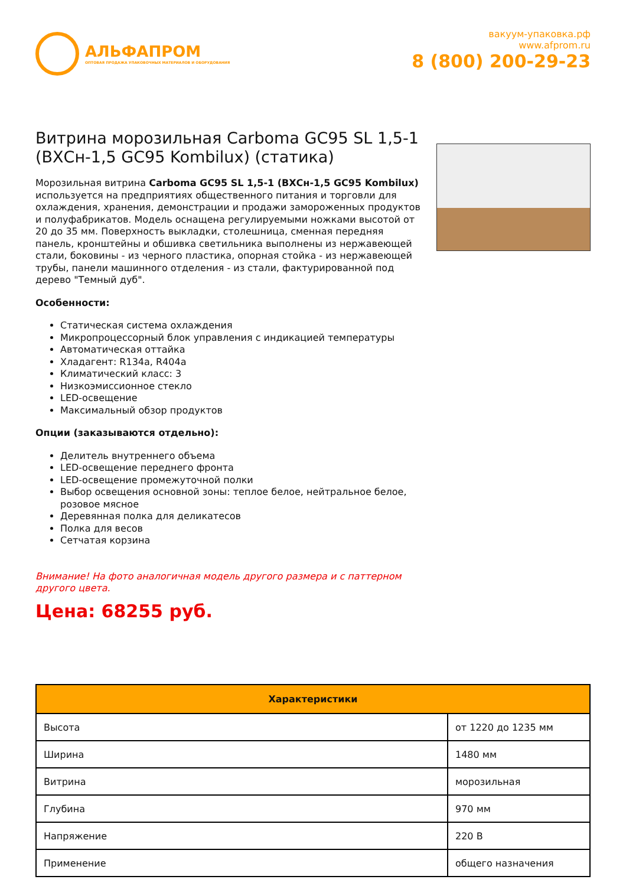АЛЬФАПРОМ
ОПТОВАЯ ПРОДАЖА УПАКОВОЧНЫХ МАТЕРИАЛОВ И ОБОРУДОВАНИЯ
вакуум-упаковка.рф
www.afprom.ru
8 (800) 200-29-23
Витрина морозильная Carboma GC95 SL 1,5-1 (ВХСн-1,5 GC95 Kombilux) (статика)
Морозильная витрина Carboma GC95 SL 1,5-1 (ВХСн-1,5 GC95 Kombilux) используется на предприятиях общественного питания и торговли для охлаждения, хранения, демонстрации и продажи замороженных продуктов и полуфабрикатов. Модель оснащена регулируемыми ножками высотой от 20 до 35 мм. Поверхность выкладки, столешница, сменная передняя панель, кронштейны и обшивка светильника выполнены из нержавеющей стали, боковины - из черного пластика, опорная стойка - из нержавеющей трубы, панели машинного отделения - из стали, фактурированной под дерево "Темный дуб".
Особенности:
Статическая система охлаждения
Микропроцессорный блок управления с индикацией температуры
Автоматическая оттайка
Хладагент: R134a, R404a
Климатический класс: 3
Низкоэмиссионное стекло
LED-освещение
Максимальный обзор продуктов
Опции (заказываются отдельно):
Делитель внутреннего объема
LED-освещение переднего фронта
LED-освещение промежуточной полки
Выбор освещения основной зоны: теплое белое, нейтральное белое, розовое мясное
Деревянная полка для деликатесов
Полка для весов
Сетчатая корзина
Внимание! На фото аналогичная модель другого размера и с паттерном другого цвета.
Цена: 68255 руб.
| Характеристики | |
| --- | --- |
| Высота | от 1220 до 1235 мм |
| Ширина | 1480 мм |
| Витрина | морозильная |
| Глубина | 970 мм |
| Напряжение | 220 В |
| Применение | общего назначения |